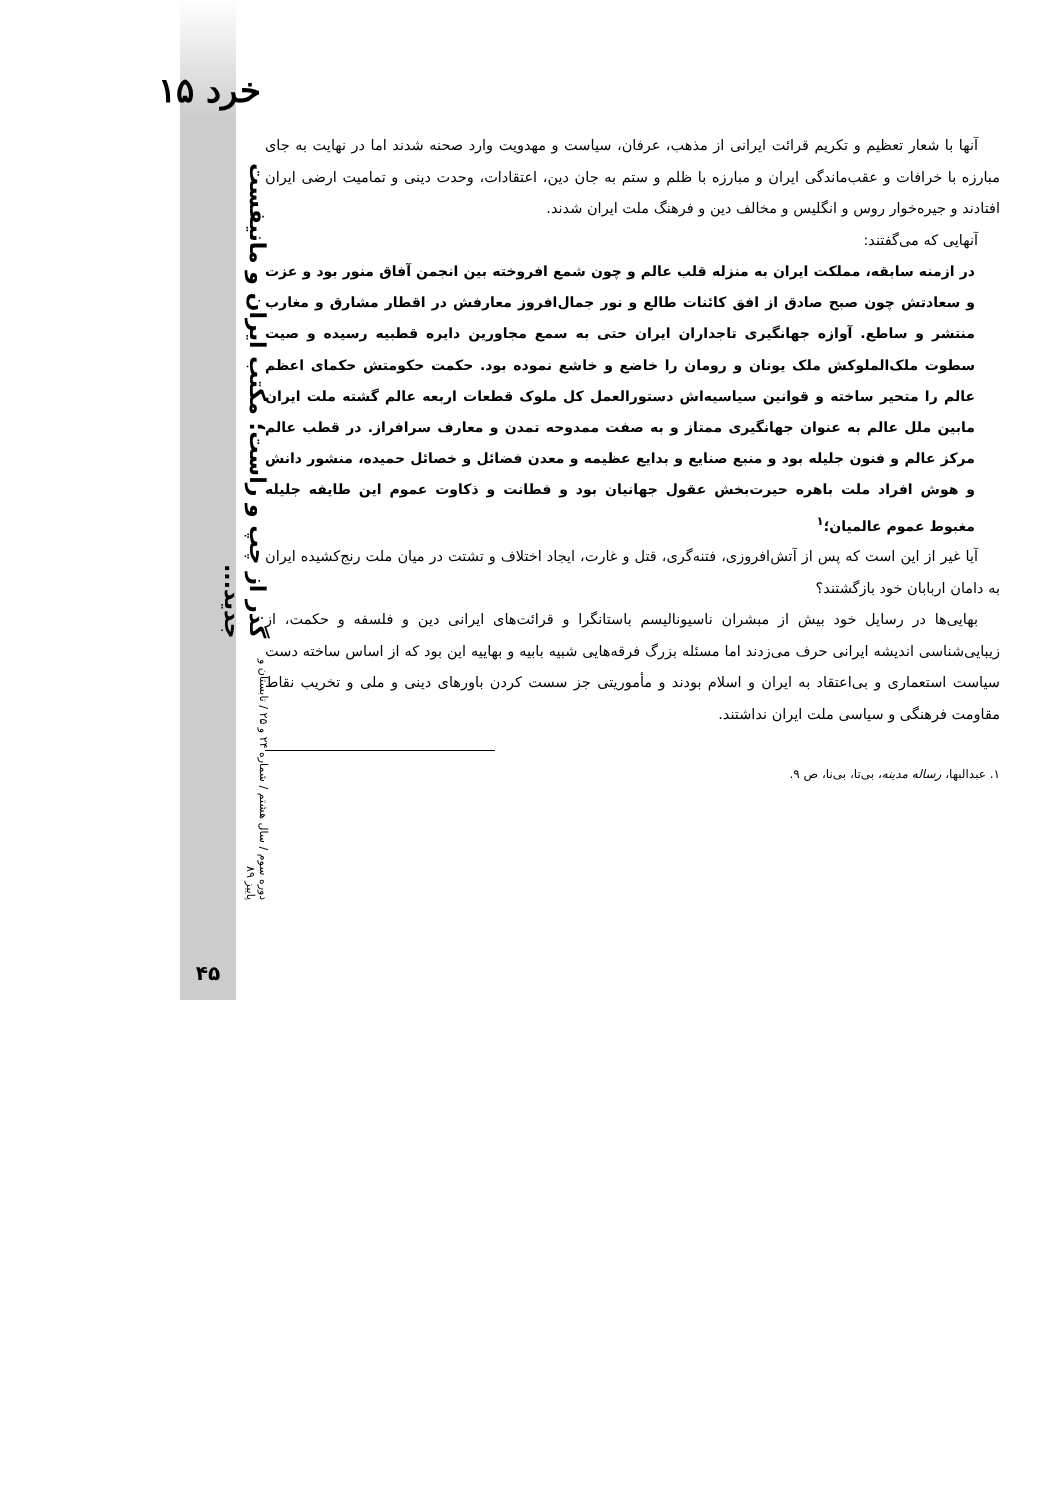خرد ۱۵
دوره سوم / سال هشتم / شماره ۲۴ و ۲۵ / تابستان و پاییز ۸۹ گذر از چپ و راست؛ مکتب ایران و مانیفست جدید...
۴۵
آنها با شعار تعظیم و تکریم قرائت ایرانی از مذهب، عرفان، سیاست و مهدویت وارد صحنه شدند اما در نهایت به جای مبارزه با خرافات و عقب‌ماندگی ایران و مبارزه با ظلم و ستم به جان دین، اعتقادات، وحدت دینی و تمامیت ارضی ایران افتادند و جیره‌خوار روس و انگلیس و مخالف دین و فرهنگ ملت ایران شدند.
آنهایی که می‌گفتند:
در ازمنه سابقه، مملکت ایران به منزله قلب عالم و چون شمع افروخته بین انجمن آفاق منور بود و عزت و سعادتش چون صبح صادق از افق کائنات طالع و نور جمال‌افروز معارفش در اقطار مشارق و مغارب منتشر و ساطع. آوازه جهانگیری تاجداران ایران حتی به سمع مجاورین دایره قطبیه رسیده و صیت سطوت ملک‌الملوکش ملک یونان و رومان را خاضع و خاشع نموده بود. حکمت حکومتش حکمای اعظم عالم را متحیر ساخته و قوانین سیاسیه‌اش دستورالعمل کل ملوک قطعات اربعه عالم گشته ملت ایران مابین ملل عالم به عنوان جهانگیری ممتاز و به صفت ممدوحه تمدن و معارف سرافراز. در قطب عالم مرکز عالم و فنون جلیله بود و منبع صنایع و بدایع عظیمه و معدن فضائل و خصائل حمیده، منشور دانش و هوش افراد ملت باهره حیرت‌بخش عقول جهانیان بود و فطانت و ذکاوت عموم این طایفه جلیله مغبوط عموم عالمیان؛<sup>۱</sup>
آیا غیر از این است که پس از آتش‌افروزی، فتنه‌گری، قتل و غارت، ایجاد اختلاف و تشتت در میان ملت رنج‌کشیده ایران به دامان اربابان خود بازگشتند؟
بهایی‌ها در رسایل خود بیش از مبشران ناسیونالیسم باستانگرا و قرائت‌های ایرانی دین و فلسفه و حکمت، از زیبایی‌شناسی اندیشه ایرانی حرف می‌زدند اما مسئله بزرگ فرقه‌هایی شبیه بابیه و بهاییه این بود که از اساس ساخته دست سیاست استعماری و بی‌اعتقاد به ایران و اسلام بودند و مأموریتی جز سست کردن باورهای دینی و ملی و تخریب نقاط مقاومت فرهنگی و سیاسی ملت ایران نداشتند.
۱. عبدالبها، رساله مدینه، بی‌تا، بی‌نا، ص ۹.